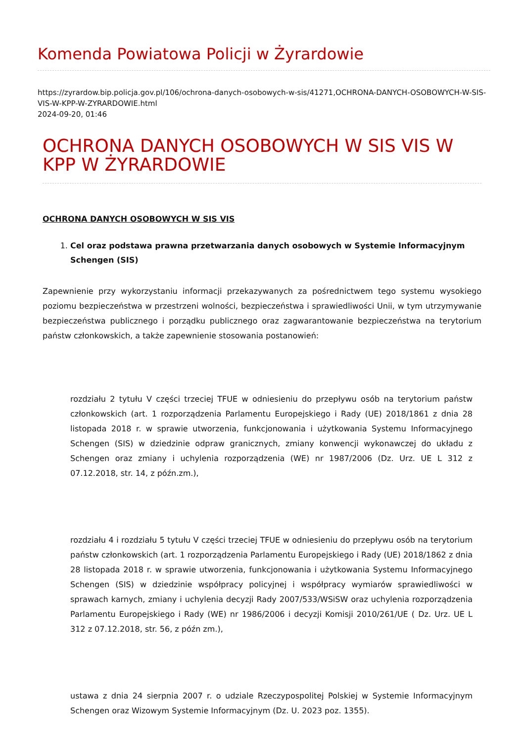Komenda Powiatowa Policji w Żyrardowie
https://zyrardow.bip.policja.gov.pl/106/ochrona-danych-osobowych-w-sis/41271,OCHRONA-DANYCH-OSOBOWYCH-W-SIS-VIS-W-KPP-W-ZYRARDOWIE.html
2024-09-20, 01:46
OCHRONA DANYCH OSOBOWYCH W SIS VIS W KPP W ŻYRARDOWIE
OCHRONA DANYCH OSOBOWYCH W SIS VIS
1. Cel oraz podstawa prawna przetwarzania danych osobowych w Systemie Informacyjnym Schengen (SIS)
Zapewnienie przy wykorzystaniu informacji przekazywanych za pośrednictwem tego systemu wysokiego poziomu bezpieczeństwa w przestrzeni wolności, bezpieczeństwa i sprawiedliwości Unii, w tym utrzymywanie bezpieczeństwa publicznego i porządku publicznego oraz zagwarantowanie bezpieczeństwa na terytorium państw członkowskich, a także zapewnienie stosowania postanowień:
rozdziału 2 tytułu V części trzeciej TFUE w odniesieniu do przepływu osób na terytorium państw członkowskich (art. 1 rozporządzenia Parlamentu Europejskiego i Rady (UE) 2018/1861 z dnia 28 listopada 2018 r. w sprawie utworzenia, funkcjonowania i użytkowania Systemu Informacyjnego Schengen (SIS) w dziedzinie odpraw granicznych, zmiany konwencji wykonawczej do układu z Schengen oraz zmiany i uchylenia rozporządzenia (WE) nr 1987/2006 (Dz. Urz. UE L 312 z 07.12.2018, str. 14, z późn.zm.),
rozdziału 4 i rozdziału 5 tytułu V części trzeciej TFUE w odniesieniu do przepływu osób na terytorium państw członkowskich (art. 1 rozporządzenia Parlamentu Europejskiego i Rady (UE) 2018/1862 z dnia 28 listopada 2018 r. w sprawie utworzenia, funkcjonowania i użytkowania Systemu Informacyjnego Schengen (SIS) w dziedzinie współpracy policyjnej i współpracy wymiarów sprawiedliwości w sprawach karnych, zmiany i uchylenia decyzji Rady 2007/533/WSiSW oraz uchylenia rozporządzenia Parlamentu Europejskiego i Rady (WE) nr 1986/2006 i decyzji Komisji 2010/261/UE ( Dz. Urz. UE L 312 z 07.12.2018, str. 56, z późn zm.),
ustawa z dnia 24 sierpnia 2007 r. o udziale Rzeczypospolitej Polskiej w Systemie Informacyjnym Schengen oraz Wizowym Systemie Informacyjnym (Dz. U. 2023 poz. 1355).